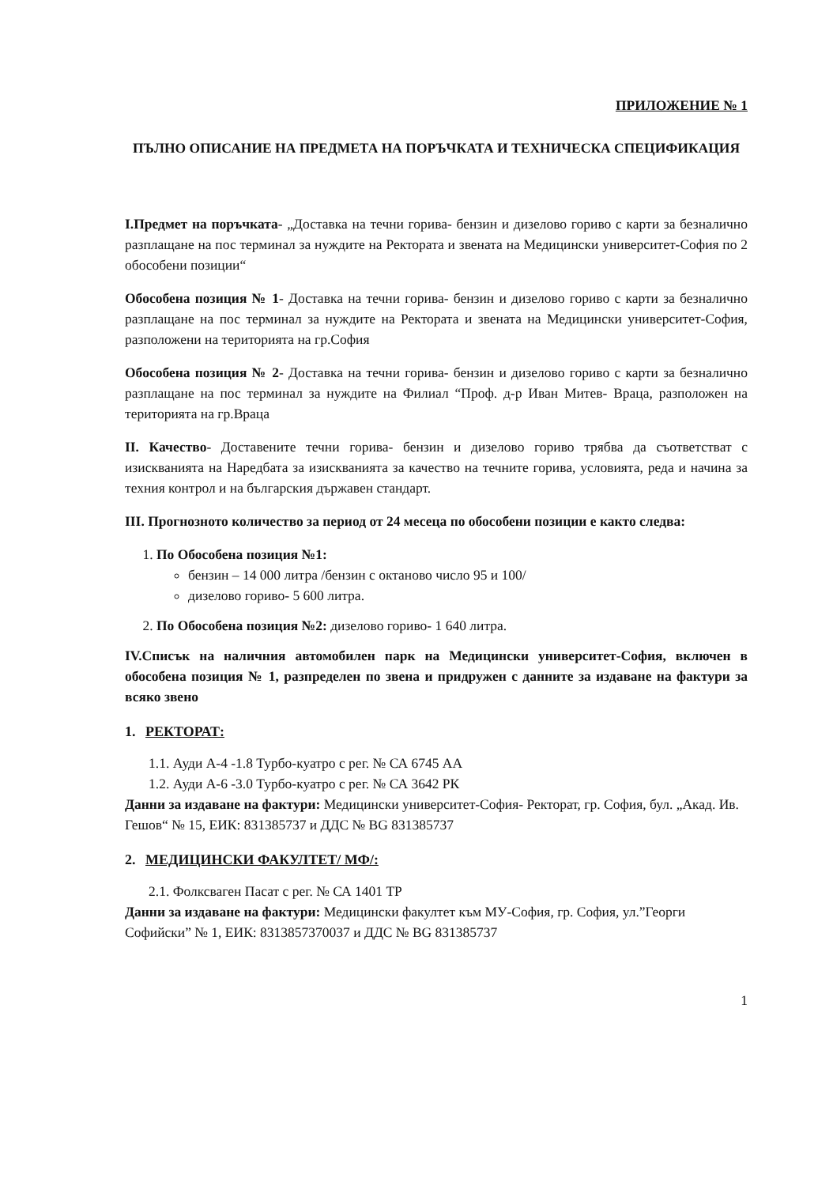ПРИЛОЖЕНИЕ № 1
ПЪЛНО ОПИСАНИЕ НА ПРЕДМЕТА НА ПОРЪЧКАТА И ТЕХНИЧЕСКА СПЕЦИФИКАЦИЯ
I.Предмет на поръчката- „Доставка на течни горива- бензин и дизелово гориво с карти за безналично разплащане на пос терминал за нуждите на Ректората и звената на Медицински университет-София по 2 обособени позиции“
Обособена позиция № 1- Доставка на течни горива- бензин и дизелово гориво с карти за безналично разплащане на пос терминал за нуждите на Ректората и звената на Медицински университет-София, разположени на територията на гр.София
Обособена позиция № 2- Доставка на течни горива- бензин и дизелово гориво с карти за безналично разплащане на пос терминал за нуждите на Филиал “Проф. д-р Иван Митев- Враца, разположен на територията на гр.Враца
II. Качество- Доставените течни горива- бензин и дизелово гориво трябва да съответстват с изискванията на Наредбата за изискванията за качество на течните горива, условията, реда и начина за техния контрол и на българския държавен стандарт.
III. Прогнозното количество за период от 24 месеца по обособени позиции е както следва:
1. По Обособена позиция №1:
бензин – 14 000 литра /бензин с октаново число 95 и 100/
дизелово гориво- 5 600 литра.
2. По Обособена позиция №2: дизелово гориво- 1 640 литра.
IV.Списък на наличния автомобилен парк на Медицински университет-София, включен в обособена позиция № 1, разпределен по звена и придружен с данните за издаване на фактури за всяко звено
1. РЕКТОРАТ:
1.1. Ауди А-4 -1.8 Турбо-куатро с рег. № СА 6745 АА
1.2. Ауди А-6 -3.0 Турбо-куатро с рег. № СА 3642 РК
Данни за издаване на фактури: Медицински университет-София- Ректорат, гр. София, бул. „Акад. Ив. Гешов“ № 15, ЕИК: 831385737 и ДДС № BG 831385737
2. МЕДИЦИНСКИ ФАКУЛТЕТ/ МФ/:
2.1. Фолксваген Пасат с рег. № СА 1401 ТР
Данни за издаване на фактури: Медицински факултет към МУ-София, гр. София, ул.”Георги Софийски” № 1, ЕИК: 8313857370037 и ДДС № BG 831385737
1